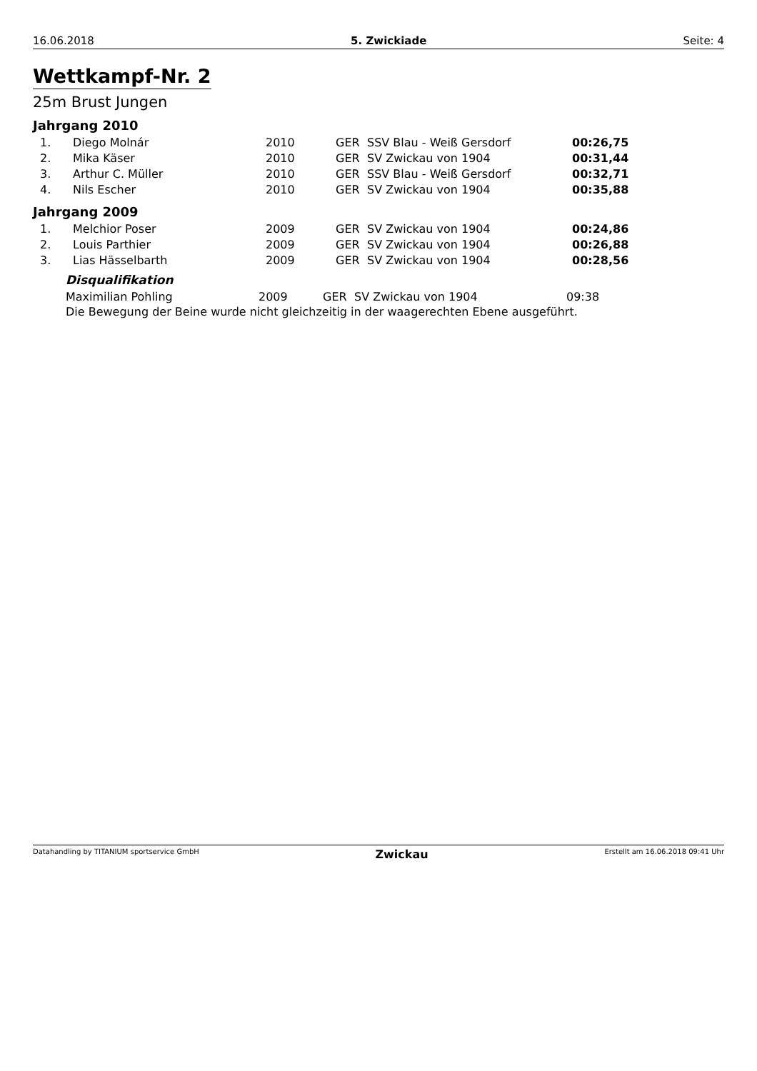16.06.2018 5. Zwickiade Seite: 4
Wettkampf-Nr. 2
25m Brust Jungen
Jahrgang 2010
| 1. | Diego Molnár | 2010 | GER | SSV Blau - Weiß Gersdorf | 00:26,75 |
| 2. | Mika Käser | 2010 | GER | SV Zwickau von 1904 | 00:31,44 |
| 3. | Arthur C. Müller | 2010 | GER | SSV Blau - Weiß Gersdorf | 00:32,71 |
| 4. | Nils Escher | 2010 | GER | SV Zwickau von 1904 | 00:35,88 |
Jahrgang 2009
| 1. | Melchior Poser | 2009 | GER | SV Zwickau von 1904 | 00:24,86 |
| 2. | Louis Parthier | 2009 | GER | SV Zwickau von 1904 | 00:26,88 |
| 3. | Lias Hässelbarth | 2009 | GER | SV Zwickau von 1904 | 00:28,56 |
Disqualifikation
| Maximilian Pohling | 2009 | GER | SV Zwickau von 1904 | 09:38 |
Die Bewegung der Beine wurde nicht gleichzeitig in der waagerechten Ebene ausgeführt.
Datahandling by TITANIUM sportservice GmbH Zwickau Erstellt am 16.06.2018 09:41 Uhr